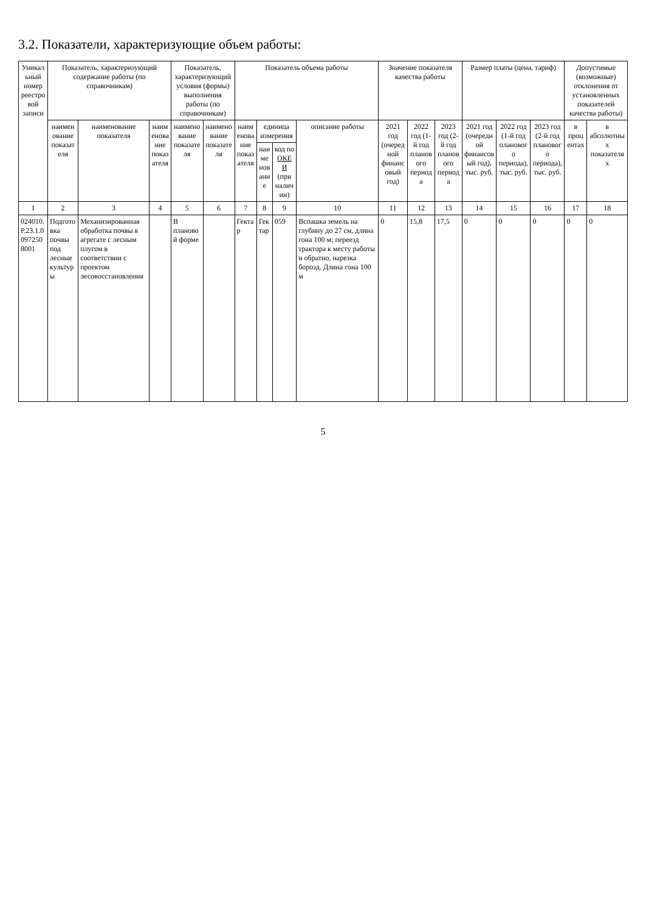3.2. Показатели, характеризующие объем работы:
| Уникальный номер реестровой записи | Показатель, характеризующий содержание работы (по справочникам) | | | Показатель, характеризующий условия (формы) выполнения работы (по справочникам) | | Показатель объема работы | | | | Значение показателя качества работы | | | Размер платы (цена, тариф) | | | Допустимые (возможные) отклонения от установленных показателей качества работы) | |
| --- | --- | --- | --- | --- | --- | --- | --- | --- | --- | --- | --- | --- | --- | --- | --- | --- | --- |
| | наименование показателя | наименование показателя | наименование показателя | наименование показателя | наименование показателя | наименование показателя | единица измерения | | описание работы | 2021 год (очередной финансовый год) | 2022 год (1-й год планового периода | 2023 год (2-й год планового периода | 2021 год (очередной финансовый год), тыс. руб. | 2022 год (1-й год планового периода), тыс. руб. | 2023 год (2-й год планового периода), тыс. руб. | в процентах | в абсолютных показателях |
| | | | | | | | наименование | код по ОКЕИ (при наличии) | | | | | | | | | |
| 1 | 2 | 3 | 4 | 5 | 6 | 7 | 8 | 9 | 10 | 11 | 12 | 13 | 14 | 15 | 16 | 17 | 18 |
| 024010.Р.23.1.00972508001 | Подготовка почвы под лесные культуры | Механизированная обработка почвы в агрегате с лесным плугом в соответствии с проектом лесовосстановления | | В плановой форме | | Гектар | Гектар | 059 | Вспашка земель на глубину до 27 см, длина гона 100 м; переезд трактора к месту работы и обратно, нарезка борозд. Длина гона 100 м | 0 | 15,8 | 17,5 | 0 | 0 | 0 | 0 | 0 |
5